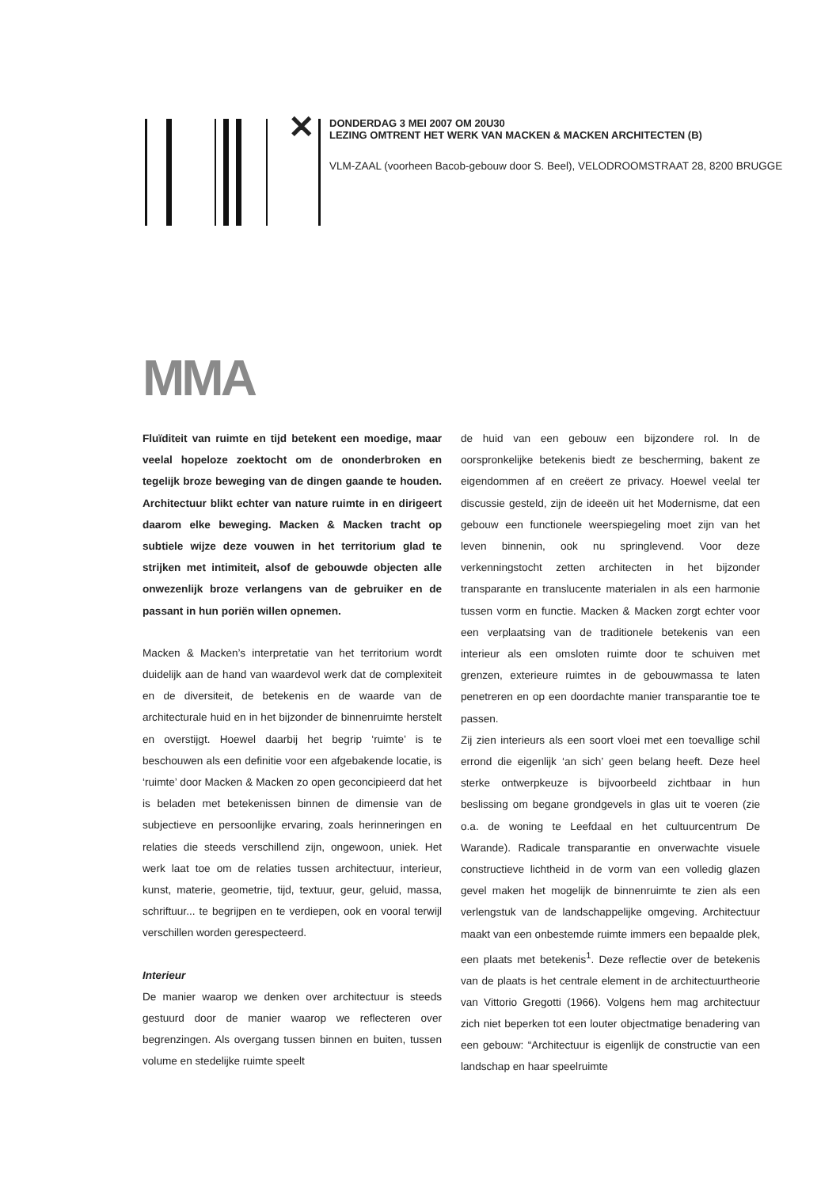✕
DONDERDAG 3 MEI 2007 OM 20U30
LEZING OMTRENT HET WERK VAN MACKEN & MACKEN ARCHITECTEN (B)
VLM-ZAAL (voorheen Bacob-gebouw door S. Beel), VELODROOMSTRAAT 28, 8200 BRUGGE
MMA
Fluïditeit van ruimte en tijd betekent een moedige, maar veelal hopeloze zoektocht om de ononderbroken en tegelijk broze beweging van de dingen gaande te houden. Architectuur blikt echter van nature ruimte in en dirigeert daarom elke beweging. Macken & Macken tracht op subtiele wijze deze vouwen in het territorium glad te strijken met intimiteit, alsof de gebouwde objecten alle onwezenlijk broze verlangens van de gebruiker en de passant in hun poriën willen opnemen.
Macken & Macken’s interpretatie van het territorium wordt duidelijk aan de hand van waardevol werk dat de complexiteit en de diversiteit, de betekenis en de waarde van de architecturale huid en in het bijzonder de binnenruimte herstelt en overstijgt. Hoewel daarbij het begrip ‘ruimte’ is te beschouwen als een definitie voor een afgebakende locatie, is ‘ruimte’ door Macken & Macken zo open geconcipieerd dat het is beladen met betekenissen binnen de dimensie van de subjectieve en persoonlijke ervaring, zoals herinneringen en relaties die steeds verschillend zijn, ongewoon, uniek. Het werk laat toe om de relaties tussen architectuur, interieur, kunst, materie, geometrie, tijd, textuur, geur, geluid, massa, schriftuur... te begrijpen en te verdiepen, ook en vooral terwijl verschillen worden gerespecteerd.
Interieur
De manier waarop we denken over architectuur is steeds gestuurd door de manier waarop we reflecteren over begrenzingen. Als overgang tussen binnen en buiten, tussen volume en stedelijke ruimte speelt
de huid van een gebouw een bijzondere rol. In de oorspronkelijke betekenis biedt ze bescherming, bakent ze eigendommen af en creëert ze privacy. Hoewel veelal ter discussie gesteld, zijn de ideeën uit het Modernisme, dat een gebouw een functionele weerspiegeling moet zijn van het leven binnenin, ook nu springlevend. Voor deze verkenningstocht zetten architecten in het bijzonder transparante en translucente materialen in als een harmonie tussen vorm en functie. Macken & Macken zorgt echter voor een verplaatsing van de traditionele betekenis van een interieur als een omsloten ruimte door te schuiven met grenzen, exterieure ruimtes in de gebouwmassa te laten penetreren en op een doordachte manier transparantie toe te passen.
Zij zien interieurs als een soort vloei met een toevallige schil errond die eigenlijk ‘an sich’ geen belang heeft. Deze heel sterke ontwerpkeuze is bijvoorbeeld zichtbaar in hun beslissing om begane grondgevels in glas uit te voeren (zie o.a. de woning te Leefdaal en het cultuurcentrum De Warande). Radicale transparantie en onverwachte visuele constructieve lichtheid in de vorm van een volledig glazen gevel maken het mogelijk de binnenruimte te zien als een verlengstuk van de landschappelijke omgeving. Architectuur maakt van een onbestemde ruimte immers een bepaalde plek, een plaats met betekenis<sup>1</sup>. Deze reflectie over de betekenis van de plaats is het centrale element in de architectuurtheorie van Vittorio Gregotti (1966). Volgens hem mag architectuur zich niet beperken tot een louter objectmatige benadering van een gebouw: “Architectuur is eigenlijk de constructie van een landschap en haar speelruimte